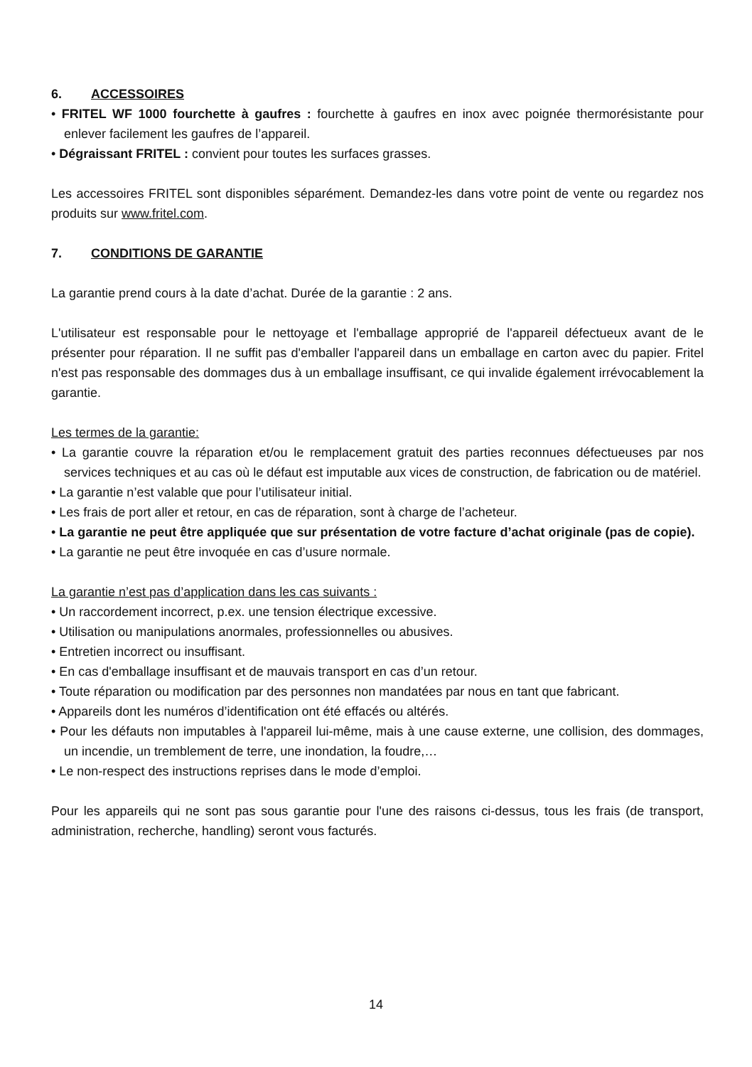6. ACCESSOIRES
• FRITEL WF 1000 fourchette à gaufres : fourchette à gaufres en inox avec poignée thermorésistante pour enlever facilement les gaufres de l’appareil.
• Dégraissant FRITEL : convient pour toutes les surfaces grasses.
Les accessoires FRITEL sont disponibles séparément. Demandez-les dans votre point de vente ou regardez nos produits sur www.fritel.com.
7. CONDITIONS DE GARANTIE
La garantie prend cours à la date d’achat. Durée de la garantie : 2 ans.
L'utilisateur est responsable pour le nettoyage et l'emballage approprié de l'appareil défectueux avant de le présenter pour réparation. Il ne suffit pas d'emballer l'appareil dans un emballage en carton avec du papier. Fritel n'est pas responsable des dommages dus à un emballage insuffisant, ce qui invalide également irrévocablement la garantie.
Les termes de la garantie:
• La garantie couvre la réparation et/ou le remplacement gratuit des parties reconnues défectueuses par nos services techniques et au cas où le défaut est imputable aux vices de construction, de fabrication ou de matériel.
• La garantie n’est valable que pour l’utilisateur initial.
• Les frais de port aller et retour, en cas de réparation, sont à charge de l’acheteur.
• La garantie ne peut être appliquée que sur présentation de votre facture d’achat originale (pas de copie).
• La garantie ne peut être invoquée en cas d’usure normale.
La garantie n’est pas d’application dans les cas suivants :
• Un raccordement incorrect, p.ex. une tension électrique excessive.
• Utilisation ou manipulations anormales, professionnelles ou abusives.
• Entretien incorrect ou insuffisant.
• En cas d'emballage insuffisant et de mauvais transport en cas d’un retour.
• Toute réparation ou modification par des personnes non mandatées par nous en tant que fabricant.
• Appareils dont les numéros d’identification ont été effacés ou altérés.
• Pour les défauts non imputables à l'appareil lui-même, mais à une cause externe, une collision, des dommages, un incendie, un tremblement de terre, une inondation, la foudre,…
• Le non-respect des instructions reprises dans le mode d’emploi.
Pour les appareils qui ne sont pas sous garantie pour l'une des raisons ci-dessus, tous les frais (de transport, administration, recherche, handling) seront vous facturés.
14